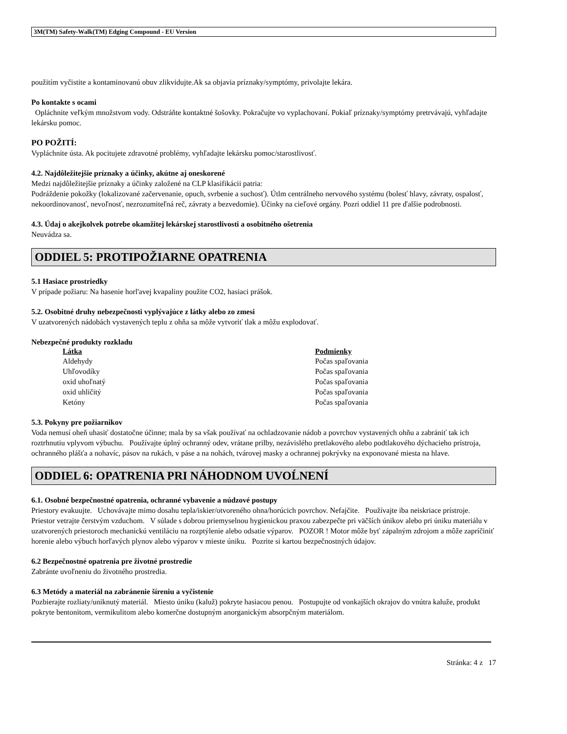3M(TM) Safety-Walk(TM) Edging Compound - EU Version
použitím vyčistite a kontaminovanú obuv zlikvidujte.Ak sa objavia príznaky/symptómy, privolajte lekára.
Po kontakte s ocami
Opláchnite veľkým množstvom vody. Odstráňte kontaktné šošovky. Pokračujte vo vyplachovaní. Pokiaľ príznaky/symptómy pretrvávajú, vyhľadajte lekársku pomoc.
PO POŽITÍ:
Vypláchnite ústa. Ak pocitujete zdravotné problémy, vyhľadajte lekársku pomoc/starostlivosť.
4.2. Najdôležitejšie príznaky a účinky, akútne aj oneskorené
Medzi najdôležitejšie príznaky a účinky založené na CLP klasifikácii patria:
Podráždenie pokožky (lokalizované začervenanie, opuch, svrbenie a suchosť). Útlm centrálneho nervového systému (bolesť hlavy, závraty, ospalosť, nekoordinovanosť, nevoľnosť, nezrozumiteľná reč, závraty a bezvedomie). Účinky na cieľové orgány. Pozri oddiel 11 pre ďalšie podrobnosti.
4.3. Údaj o akejkolvek potrebe okamžitej lekárskej starostlivosti a osobitného ošetrenia
Neuvádza sa.
ODDIEL 5: PROTIPOŽIARNE OPATRENIA
5.1 Hasiace prostriedky
V prípade požiaru: Na hasenie horl'avej kvapaliny použite CO2, hasiaci prášok.
5.2. Osobitné druhy nebezpečnosti vyplývajúce z látky alebo zo zmesi
V uzatvorených nádobách vystavených teplu z ohňa sa môže vytvoriť tlak a môžu explodovať.
Nebezpečné produkty rozkladu
| Látka | Podmienky |
| --- | --- |
| Aldehydy | Počas spaľovania |
| Uhľovodíky | Počas spaľovania |
| oxid uhoľnatý | Počas spaľovania |
| oxid uhličitý | Počas spaľovania |
| Ketóny | Počas spaľovania |
5.3. Pokyny pre požiarnikov
Voda nemusí oheň uhasiť dostatočne účinne; mala by sa však používať na ochladzovanie nádob a povrchov vystavených ohňu a zabrániť tak ich roztrhnutiu vplyvom výbuchu. Používajte úplný ochranný odev, vrátane prilby, nezávislého pretlakového alebo podtlakového dýchacieho prístroja, ochranného plášťa a nohavíc, pásov na rukách, v páse a na nohách, tvárovej masky a ochrannej pokrývky na exponované miesta na hlave.
ODDIEL 6: OPATRENIA PRI NÁHODNOM UVOĹNENÍ
6.1. Osobné bezpečnostné opatrenia, ochranné vybavenie a núdzové postupy
Priestory evakuujte. Uchovávajte mimo dosahu tepla/iskier/otvoreného ohna/horúcich povrchov. Nefajčite. Používajte iba neiskriace prístroje. Priestor vetrajte čerstvým vzduchom. V súlade s dobrou priemyselnou hygienickou praxou zabezpečte pri väčších únikov alebo pri úniku materiálu v uzatvorených priestoroch mechanickú ventiláciu na rozptýlenie alebo odsatie výparov. POZOR ! Motor môže byť zápalným zdrojom a môže zapríčiniť horenie alebo výbuch horľavých plynov alebo výparov v mieste úniku. Pozrite si kartou bezpečnostných údajov.
6.2 Bezpečnostné opatrenia pre životné prostredie
Zabránte uvoľneniu do životného prostredia.
6.3 Metódy a materiál na zabránenie šíreniu a vyčistenie
Pozbierajte rozliaty/uniknutý materiál. Miesto úniku (kaluž) pokryte hasiacou penou. Postupujte od vonkajších okrajov do vnútra kaluže, produkt pokryte bentonitom, vermikulitom alebo komerčne dostupným anorganickým absorpčným materiálom.
Stránka: 4 z 17